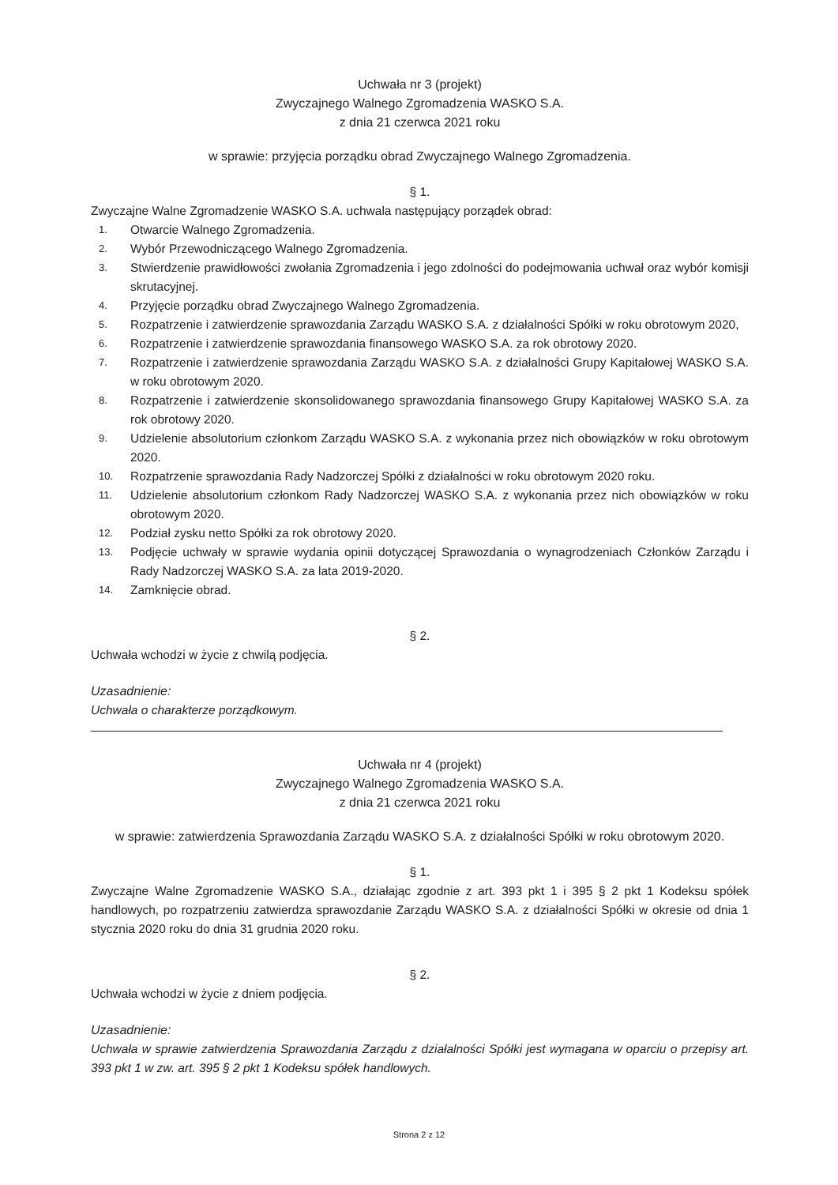Uchwała nr 3 (projekt)
Zwyczajnego Walnego Zgromadzenia WASKO S.A.
z dnia 21 czerwca 2021 roku
w sprawie: przyjęcia porządku obrad Zwyczajnego Walnego Zgromadzenia.
§ 1.
Zwyczajne Walne Zgromadzenie WASKO S.A. uchwala następujący porządek obrad:
1. Otwarcie Walnego Zgromadzenia.
2. Wybór Przewodniczącego Walnego Zgromadzenia.
3. Stwierdzenie prawidłowości zwołania Zgromadzenia i jego zdolności do podejmowania uchwał oraz wybór komisji skrutacyjnej.
4. Przyjęcie porządku obrad Zwyczajnego Walnego Zgromadzenia.
5. Rozpatrzenie i zatwierdzenie sprawozdania Zarządu WASKO S.A. z działalności Spółki w roku obrotowym 2020,
6. Rozpatrzenie i zatwierdzenie sprawozdania finansowego WASKO S.A. za rok obrotowy 2020.
7. Rozpatrzenie i zatwierdzenie sprawozdania Zarządu WASKO S.A. z działalności Grupy Kapitałowej WASKO S.A. w roku obrotowym 2020.
8. Rozpatrzenie i zatwierdzenie skonsolidowanego sprawozdania finansowego Grupy Kapitałowej WASKO S.A. za rok obrotowy 2020.
9. Udzielenie absolutorium członkom Zarządu WASKO S.A. z wykonania przez nich obowiązków w roku obrotowym 2020.
10. Rozpatrzenie sprawozdania Rady Nadzorczej Spółki z działalności w roku obrotowym 2020 roku.
11. Udzielenie absolutorium członkom Rady Nadzorczej WASKO S.A. z wykonania przez nich obowiązków w roku obrotowym 2020.
12. Podział zysku netto Spółki za rok obrotowy 2020.
13. Podjęcie uchwały w sprawie wydania opinii dotyczącej Sprawozdania o wynagrodzeniach Członków Zarządu i Rady Nadzorczej WASKO S.A. za lata 2019-2020.
14. Zamknięcie obrad.
§ 2.
Uchwała wchodzi w życie z chwilą podjęcia.
Uzasadnienie:
Uchwała o charakterze porządkowym.
Uchwała nr 4 (projekt)
Zwyczajnego Walnego Zgromadzenia WASKO S.A.
z dnia 21 czerwca 2021 roku
w sprawie: zatwierdzenia Sprawozdania Zarządu WASKO S.A. z działalności Spółki w roku obrotowym 2020.
§ 1.
Zwyczajne Walne Zgromadzenie WASKO S.A., działając zgodnie z art. 393 pkt 1 i 395 § 2 pkt 1 Kodeksu spółek handlowych, po rozpatrzeniu zatwierdza sprawozdanie Zarządu WASKO S.A. z działalności Spółki w okresie od dnia 1 stycznia 2020 roku do dnia 31 grudnia 2020 roku.
§ 2.
Uchwała wchodzi w życie z dniem podjęcia.
Uzasadnienie:
Uchwała w sprawie zatwierdzenia Sprawozdania Zarządu z działalności Spółki jest wymagana w oparciu o przepisy art. 393 pkt 1 w zw. art. 395 § 2 pkt 1 Kodeksu spółek handlowych.
Strona 2 z 12